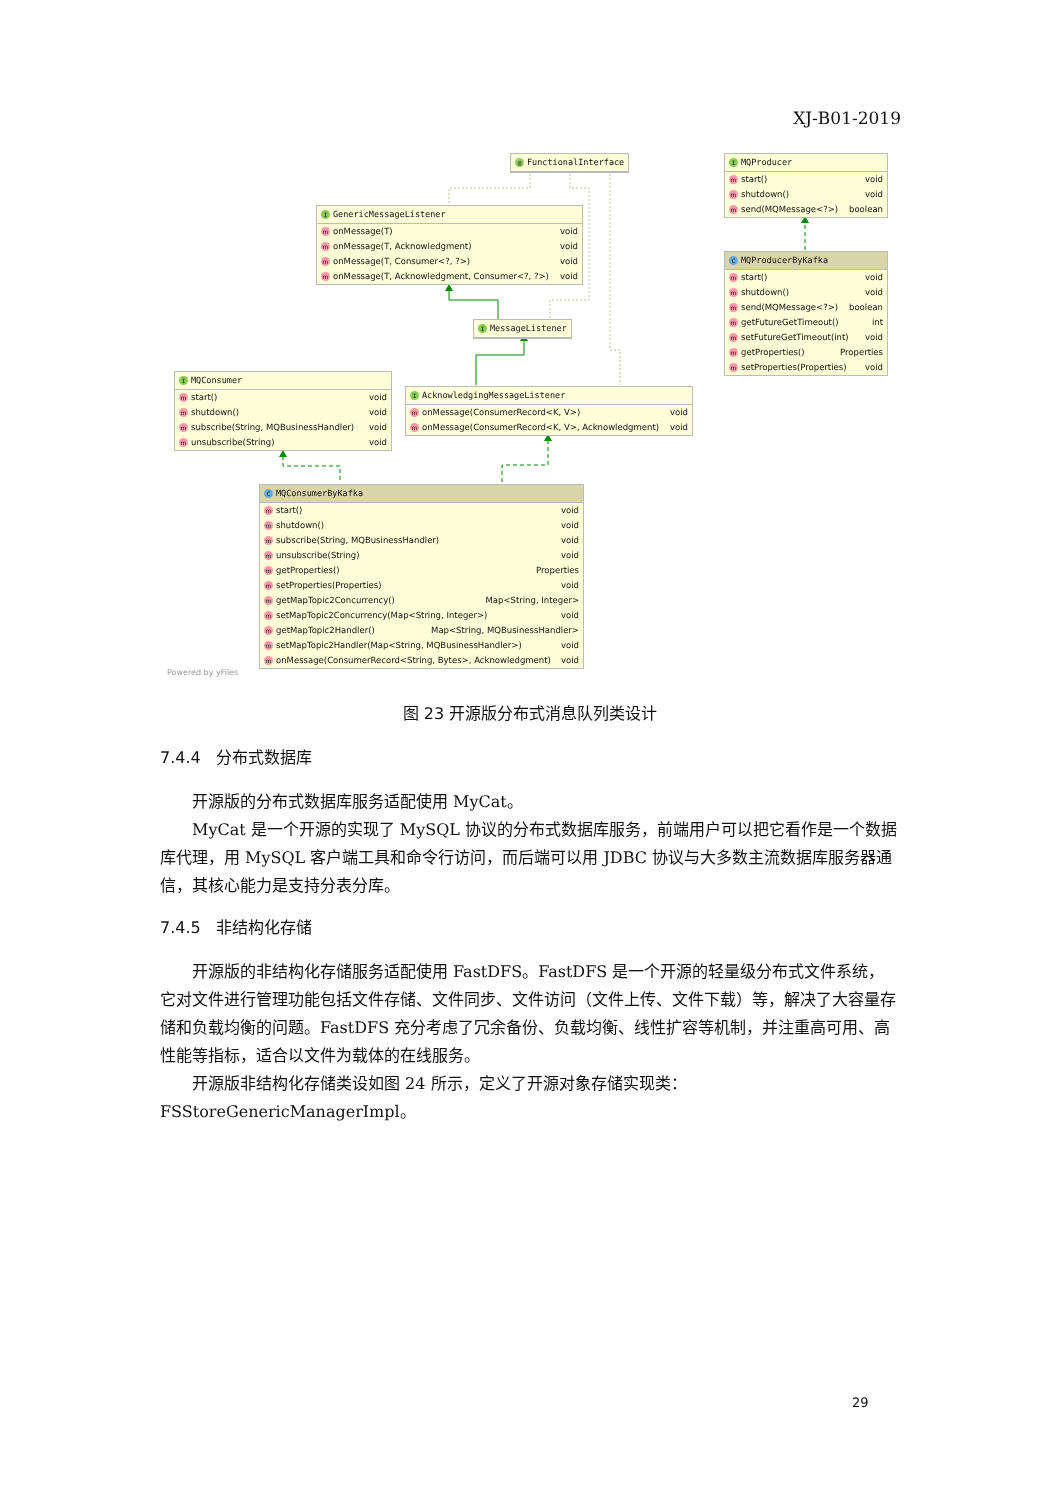XJ-B01-2019
@ FunctionalInterface
I MQProducer
mstart() void
mshutdown() void
msend(MQMessage<?>) boolean
I GenericMessageListener
monMessage(T) void
monMessage(T, Acknowledgment) void
monMessage(T, Consumer<?, ?>) void
monMessage(T, Acknowledgment, Consumer<?, ?>) void
C MQProducerByKafka
mstart() void
mshutdown() void
msend(MQMessage<?>) boolean
mgetFutureGetTimeout() int
msetFutureGetTimeout(int) void
mgetProperties() Properties
msetProperties(Properties) void
I MessageListener
I MQConsumer
mstart() void
mshutdown() void
msubscribe(String, MQBusinessHandler) void
munsubscribe(String) void
I AcknowledgingMessageListener
monMessage(ConsumerRecord<K, V>) void
monMessage(ConsumerRecord<K, V>, Acknowledgment) void
C MQConsumerByKafka
mstart() void
mshutdown() void
msubscribe(String, MQBusinessHandler) void
munsubscribe(String) void
mgetProperties() Properties
msetProperties(Properties) void
mgetMapTopic2Concurrency() Map<String, Integer>
msetMapTopic2Concurrency(Map<String, Integer>) void
mgetMapTopic2Handler() Map<String, MQBusinessHandler>
msetMapTopic2Handler(Map<String, MQBusinessHandler>) void
monMessage(ConsumerRecord<String, Bytes>, Acknowledgment) void
Powered by yFiles
图 23 开源版分布式消息队列类设计
7.4.4 分布式数据库
开源版的分布式数据库服务适配使用 MyCat。
MyCat 是一个开源的实现了 MySQL 协议的分布式数据库服务，前端用户可以把它看作是一个数据库代理，用 MySQL 客户端工具和命令行访问，而后端可以用 JDBC 协议与大多数主流数据库服务器通信，其核心能力是支持分表分库。
7.4.5 非结构化存储
开源版的非结构化存储服务适配使用 FastDFS。FastDFS 是一个开源的轻量级分布式文件系统，它对文件进行管理功能包括文件存储、文件同步、文件访问（文件上传、文件下载）等，解决了大容量存储和负载均衡的问题。FastDFS 充分考虑了冗余备份、负载均衡、线性扩容等机制，并注重高可用、高性能等指标，适合以文件为载体的在线服务。
开源版非结构化存储类设如图 24 所示，定义了开源对象存储实现类：FSStoreGenericManagerImpl。
29